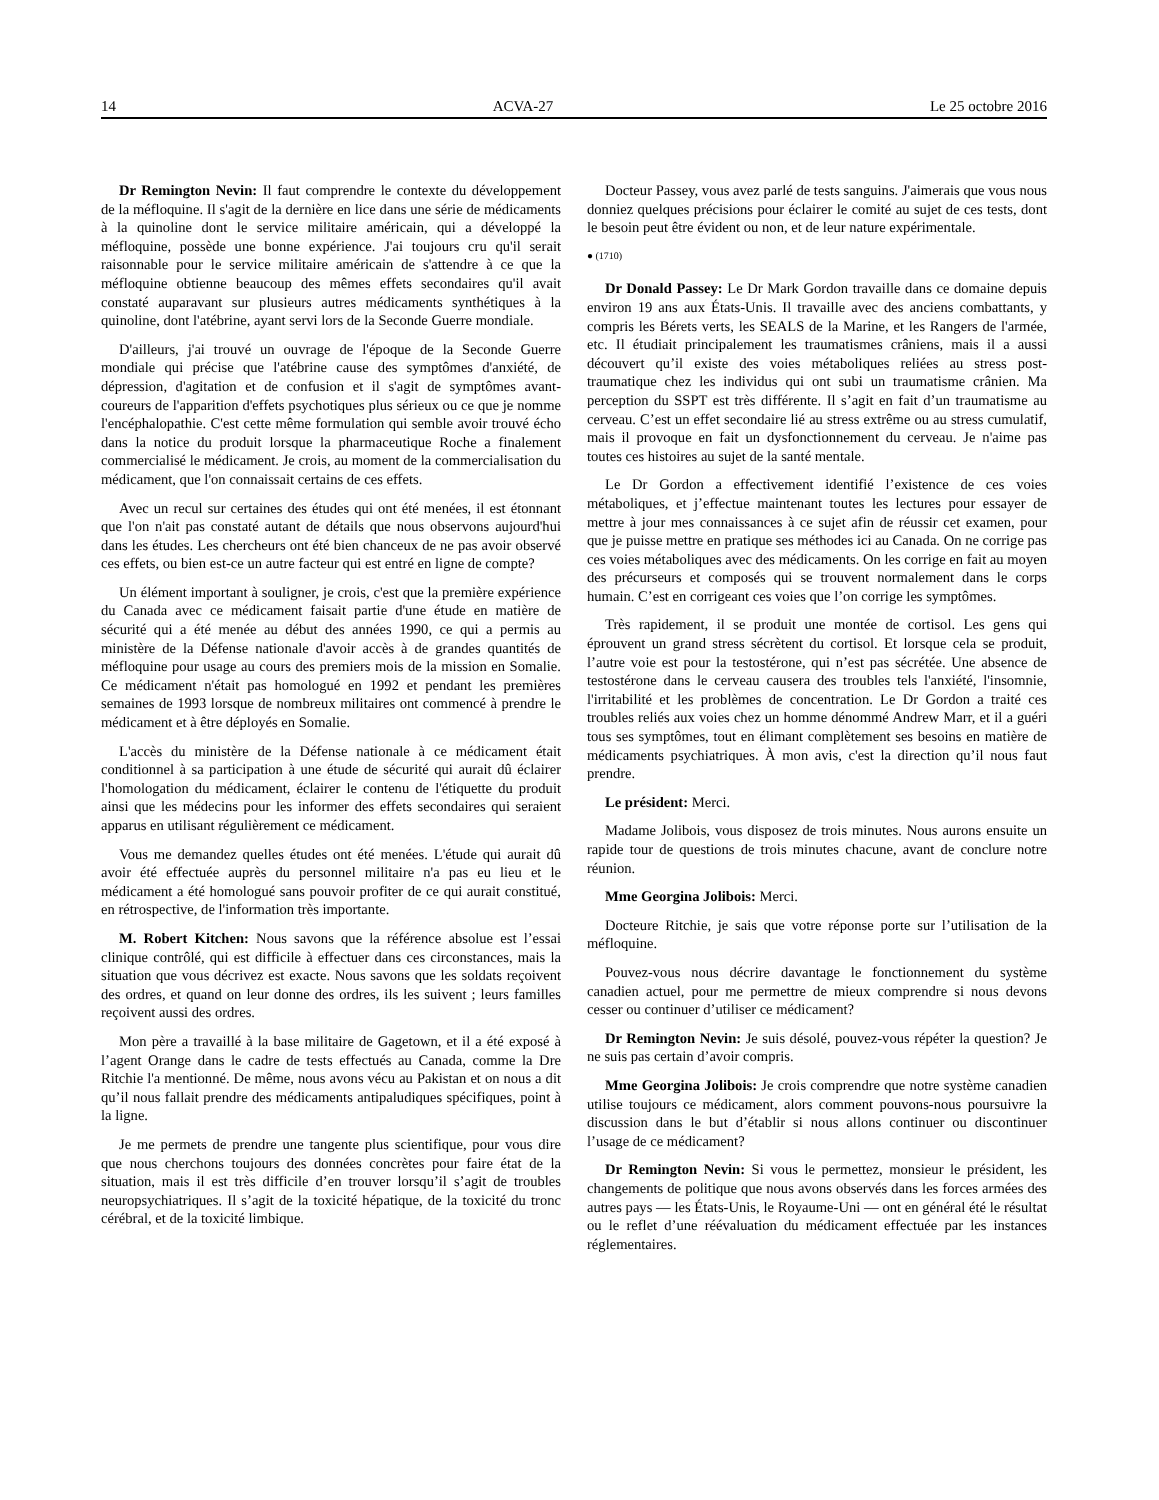14 ACVA-27 Le 25 octobre 2016
Dr Remington Nevin: Il faut comprendre le contexte du développement de la méfloquine. Il s'agit de la dernière en lice dans une série de médicaments à la quinoline dont le service militaire américain, qui a développé la méfloquine, possède une bonne expérience. J'ai toujours cru qu'il serait raisonnable pour le service militaire américain de s'attendre à ce que la méfloquine obtienne beaucoup des mêmes effets secondaires qu'il avait constaté auparavant sur plusieurs autres médicaments synthétiques à la quinoline, dont l'atébrine, ayant servi lors de la Seconde Guerre mondiale.
D'ailleurs, j'ai trouvé un ouvrage de l'époque de la Seconde Guerre mondiale qui précise que l'atébrine cause des symptômes d'anxiété, de dépression, d'agitation et de confusion et il s'agit de symptômes avant-coureurs de l'apparition d'effets psychotiques plus sérieux ou ce que je nomme l'encéphalopathie. C'est cette même formulation qui semble avoir trouvé écho dans la notice du produit lorsque la pharmaceutique Roche a finalement commercialisé le médicament. Je crois, au moment de la commercialisation du médicament, que l'on connaissait certains de ces effets.
Avec un recul sur certaines des études qui ont été menées, il est étonnant que l'on n'ait pas constaté autant de détails que nous observons aujourd'hui dans les études. Les chercheurs ont été bien chanceux de ne pas avoir observé ces effets, ou bien est-ce un autre facteur qui est entré en ligne de compte?
Un élément important à souligner, je crois, c'est que la première expérience du Canada avec ce médicament faisait partie d'une étude en matière de sécurité qui a été menée au début des années 1990, ce qui a permis au ministère de la Défense nationale d'avoir accès à de grandes quantités de méfloquine pour usage au cours des premiers mois de la mission en Somalie. Ce médicament n'était pas homologué en 1992 et pendant les premières semaines de 1993 lorsque de nombreux militaires ont commencé à prendre le médicament et à être déployés en Somalie.
L'accès du ministère de la Défense nationale à ce médicament était conditionnel à sa participation à une étude de sécurité qui aurait dû éclairer l'homologation du médicament, éclairer le contenu de l'étiquette du produit ainsi que les médecins pour les informer des effets secondaires qui seraient apparus en utilisant régulièrement ce médicament.
Vous me demandez quelles études ont été menées. L'étude qui aurait dû avoir été effectuée auprès du personnel militaire n'a pas eu lieu et le médicament a été homologué sans pouvoir profiter de ce qui aurait constitué, en rétrospective, de l'information très importante.
M. Robert Kitchen: Nous savons que la référence absolue est l’essai clinique contrôlé, qui est difficile à effectuer dans ces circonstances, mais la situation que vous décrivez est exacte. Nous savons que les soldats reçoivent des ordres, et quand on leur donne des ordres, ils les suivent ; leurs familles reçoivent aussi des ordres.
Mon père a travaillé à la base militaire de Gagetown, et il a été exposé à l’agent Orange dans le cadre de tests effectués au Canada, comme la Dre Ritchie l'a mentionné. De même, nous avons vécu au Pakistan et on nous a dit qu’il nous fallait prendre des médicaments antipaludiques spécifiques, point à la ligne.
Je me permets de prendre une tangente plus scientifique, pour vous dire que nous cherchons toujours des données concrètes pour faire état de la situation, mais il est très difficile d’en trouver lorsqu’il s’agit de troubles neuropsychiatriques. Il s’agit de la toxicité hépatique, de la toxicité du tronc cérébral, et de la toxicité limbique.
Docteur Passey, vous avez parlé de tests sanguins. J'aimerais que vous nous donniez quelques précisions pour éclairer le comité au sujet de ces tests, dont le besoin peut être évident ou non, et de leur nature expérimentale.
● (1710)
Dr Donald Passey: Le Dr Mark Gordon travaille dans ce domaine depuis environ 19 ans aux États-Unis. Il travaille avec des anciens combattants, y compris les Bérets verts, les SEALS de la Marine, et les Rangers de l'armée, etc. Il étudiait principalement les traumatismes crâniens, mais il a aussi découvert qu’il existe des voies métaboliques reliées au stress post-traumatique chez les individus qui ont subi un traumatisme crânien. Ma perception du SSPT est très différente. Il s’agit en fait d’un traumatisme au cerveau. C’est un effet secondaire lié au stress extrême ou au stress cumulatif, mais il provoque en fait un dysfonctionnement du cerveau. Je n'aime pas toutes ces histoires au sujet de la santé mentale.
Le Dr Gordon a effectivement identifié l’existence de ces voies métaboliques, et j’effectue maintenant toutes les lectures pour essayer de mettre à jour mes connaissances à ce sujet afin de réussir cet examen, pour que je puisse mettre en pratique ses méthodes ici au Canada. On ne corrige pas ces voies métaboliques avec des médicaments. On les corrige en fait au moyen des précurseurs et composés qui se trouvent normalement dans le corps humain. C’est en corrigeant ces voies que l’on corrige les symptômes.
Très rapidement, il se produit une montée de cortisol. Les gens qui éprouvent un grand stress sécrètent du cortisol. Et lorsque cela se produit, l’autre voie est pour la testostérone, qui n’est pas sécrétée. Une absence de testostérone dans le cerveau causera des troubles tels l'anxiété, l'insomnie, l'irritabilité et les problèmes de concentration. Le Dr Gordon a traité ces troubles reliés aux voies chez un homme dénommé Andrew Marr, et il a guéri tous ses symptômes, tout en élimant complètement ses besoins en matière de médicaments psychiatriques. À mon avis, c'est la direction qu’il nous faut prendre.
Le président: Merci.
Madame Jolibois, vous disposez de trois minutes. Nous aurons ensuite un rapide tour de questions de trois minutes chacune, avant de conclure notre réunion.
Mme Georgina Jolibois: Merci.
Docteure Ritchie, je sais que votre réponse porte sur l’utilisation de la méfloquine.
Pouvez-vous nous décrire davantage le fonctionnement du système canadien actuel, pour me permettre de mieux comprendre si nous devons cesser ou continuer d’utiliser ce médicament?
Dr Remington Nevin: Je suis désolé, pouvez-vous répéter la question? Je ne suis pas certain d’avoir compris.
Mme Georgina Jolibois: Je crois comprendre que notre système canadien utilise toujours ce médicament, alors comment pouvons-nous poursuivre la discussion dans le but d’établir si nous allons continuer ou discontinuer l’usage de ce médicament?
Dr Remington Nevin: Si vous le permettez, monsieur le président, les changements de politique que nous avons observés dans les forces armées des autres pays — les États-Unis, le Royaume-Uni — ont en général été le résultat ou le reflet d’une réévaluation du médicament effectuée par les instances réglementaires.